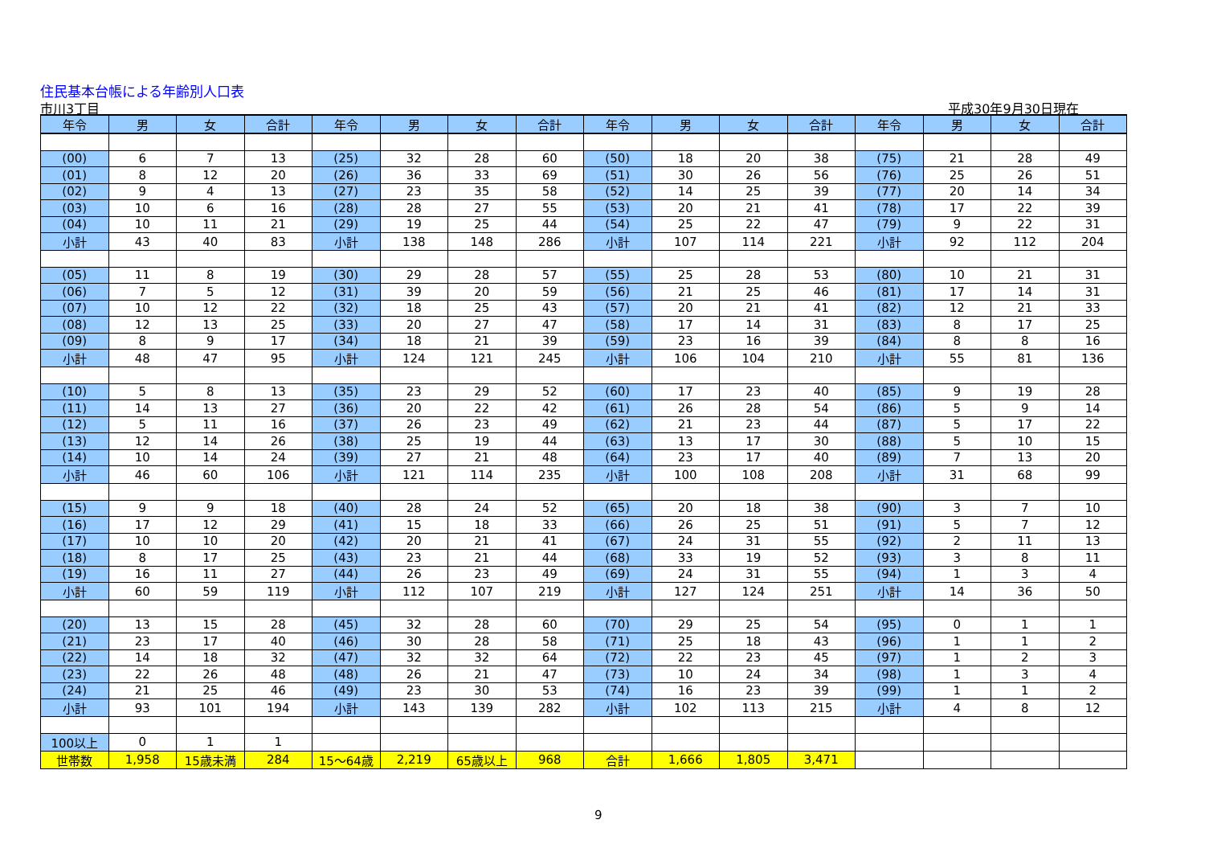住民基本台帳による年齢別人口表
市川3丁目 平成30年9月30日現在
| 年令 | 男 | 女 | 合計 | 年令 | 男 | 女 | 合計 | 年令 | 男 | 女 | 合計 | 年令 | 男 | 女 | 合計 |
| --- | --- | --- | --- | --- | --- | --- | --- | --- | --- | --- | --- | --- | --- | --- | --- |
| (00) | 6 | 7 | 13 | (25) | 32 | 28 | 60 | (50) | 18 | 20 | 38 | (75) | 21 | 28 | 49 |
| (01) | 8 | 12 | 20 | (26) | 36 | 33 | 69 | (51) | 30 | 26 | 56 | (76) | 25 | 26 | 51 |
| (02) | 9 | 4 | 13 | (27) | 23 | 35 | 58 | (52) | 14 | 25 | 39 | (77) | 20 | 14 | 34 |
| (03) | 10 | 6 | 16 | (28) | 28 | 27 | 55 | (53) | 20 | 21 | 41 | (78) | 17 | 22 | 39 |
| (04) | 10 | 11 | 21 | (29) | 19 | 25 | 44 | (54) | 25 | 22 | 47 | (79) | 9 | 22 | 31 |
| 小計 | 43 | 40 | 83 | 小計 | 138 | 148 | 286 | 小計 | 107 | 114 | 221 | 小計 | 92 | 112 | 204 |
| (05) | 11 | 8 | 19 | (30) | 29 | 28 | 57 | (55) | 25 | 28 | 53 | (80) | 10 | 21 | 31 |
| (06) | 7 | 5 | 12 | (31) | 39 | 20 | 59 | (56) | 21 | 25 | 46 | (81) | 17 | 14 | 31 |
| (07) | 10 | 12 | 22 | (32) | 18 | 25 | 43 | (57) | 20 | 21 | 41 | (82) | 12 | 21 | 33 |
| (08) | 12 | 13 | 25 | (33) | 20 | 27 | 47 | (58) | 17 | 14 | 31 | (83) | 8 | 17 | 25 |
| (09) | 8 | 9 | 17 | (34) | 18 | 21 | 39 | (59) | 23 | 16 | 39 | (84) | 8 | 8 | 16 |
| 小計 | 48 | 47 | 95 | 小計 | 124 | 121 | 245 | 小計 | 106 | 104 | 210 | 小計 | 55 | 81 | 136 |
| (10) | 5 | 8 | 13 | (35) | 23 | 29 | 52 | (60) | 17 | 23 | 40 | (85) | 9 | 19 | 28 |
| (11) | 14 | 13 | 27 | (36) | 20 | 22 | 42 | (61) | 26 | 28 | 54 | (86) | 5 | 9 | 14 |
| (12) | 5 | 11 | 16 | (37) | 26 | 23 | 49 | (62) | 21 | 23 | 44 | (87) | 5 | 17 | 22 |
| (13) | 12 | 14 | 26 | (38) | 25 | 19 | 44 | (63) | 13 | 17 | 30 | (88) | 5 | 10 | 15 |
| (14) | 10 | 14 | 24 | (39) | 27 | 21 | 48 | (64) | 23 | 17 | 40 | (89) | 7 | 13 | 20 |
| 小計 | 46 | 60 | 106 | 小計 | 121 | 114 | 235 | 小計 | 100 | 108 | 208 | 小計 | 31 | 68 | 99 |
| (15) | 9 | 9 | 18 | (40) | 28 | 24 | 52 | (65) | 20 | 18 | 38 | (90) | 3 | 7 | 10 |
| (16) | 17 | 12 | 29 | (41) | 15 | 18 | 33 | (66) | 26 | 25 | 51 | (91) | 5 | 7 | 12 |
| (17) | 10 | 10 | 20 | (42) | 20 | 21 | 41 | (67) | 24 | 31 | 55 | (92) | 2 | 11 | 13 |
| (18) | 8 | 17 | 25 | (43) | 23 | 21 | 44 | (68) | 33 | 19 | 52 | (93) | 3 | 8 | 11 |
| (19) | 16 | 11 | 27 | (44) | 26 | 23 | 49 | (69) | 24 | 31 | 55 | (94) | 1 | 3 | 4 |
| 小計 | 60 | 59 | 119 | 小計 | 112 | 107 | 219 | 小計 | 127 | 124 | 251 | 小計 | 14 | 36 | 50 |
| (20) | 13 | 15 | 28 | (45) | 32 | 28 | 60 | (70) | 29 | 25 | 54 | (95) | 0 | 1 | 1 |
| (21) | 23 | 17 | 40 | (46) | 30 | 28 | 58 | (71) | 25 | 18 | 43 | (96) | 1 | 1 | 2 |
| (22) | 14 | 18 | 32 | (47) | 32 | 32 | 64 | (72) | 22 | 23 | 45 | (97) | 1 | 2 | 3 |
| (23) | 22 | 26 | 48 | (48) | 26 | 21 | 47 | (73) | 10 | 24 | 34 | (98) | 1 | 3 | 4 |
| (24) | 21 | 25 | 46 | (49) | 23 | 30 | 53 | (74) | 16 | 23 | 39 | (99) | 1 | 1 | 2 |
| 小計 | 93 | 101 | 194 | 小計 | 143 | 139 | 282 | 小計 | 102 | 113 | 215 | 小計 | 4 | 8 | 12 |
| 100以上 | 0 | 1 | 1 | | | | | | | | | | | | |
| 世帯数 | 1,958 | 15歳未満 | 284 | 15～64歳 | 2,219 | 65歳以上 | 968 | 合計 | 1,666 | 1,805 | 3,471 | | | | |
9